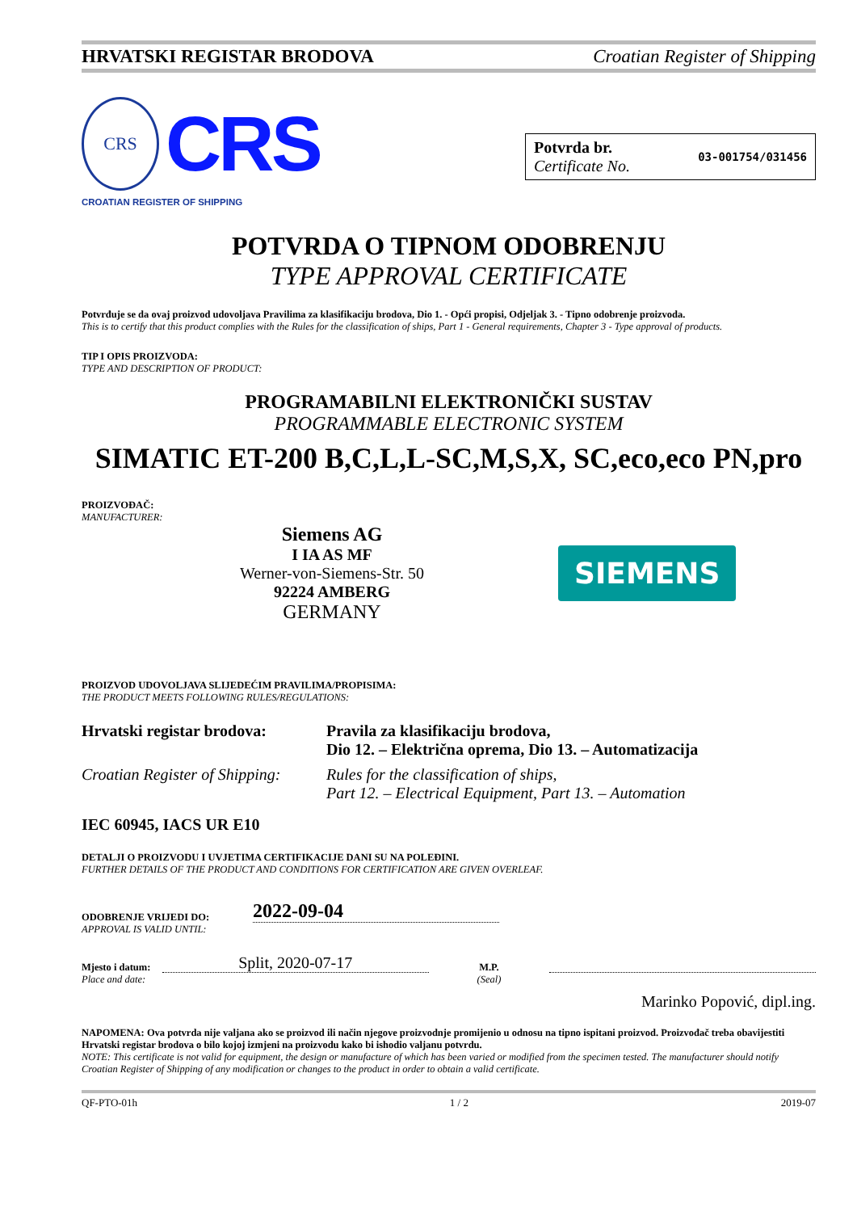HRVATSKI REGISTAR BRODOVA Croatian Register of Shipping
CRS
CRS
CROATIAN REGISTER OF SHIPPING
Potvrda br.
Certificate No.
03-001754/031456
POTVRDA O TIPNOM ODOBRENJU
TYPE APPROVAL CERTIFICATE
Potvrđuje se da ovaj proizvod udovoljava Pravilima za klasifikaciju brodova, Dio 1. - Opći propisi, Odjeljak 3. - Tipno odobrenje proizvoda.
This is to certify that this product complies with the Rules for the classification of ships, Part 1 - General requirements, Chapter 3 - Type approval of products.
TIP I OPIS PROIZVODA:
TYPE AND DESCRIPTION OF PRODUCT:
PROGRAMABILNI ELEKTRONIČKI SUSTAV
PROGRAMMABLE ELECTRONIC SYSTEM
SIMATIC ET-200 B,C,L,L-SC,M,S,X, SC,eco,eco PN,pro
PROIZVOĐAČ:
MANUFACTURER:
Siemens AG
I IA AS MF
Werner-von-Siemens-Str. 50
92224 AMBERG
GERMANY
SIEMENS
PROIZVOD UDOVOLJAVA SLIJEDEĆIM PRAVILIMA/PROPISIMA:
THE PRODUCT MEETS FOLLOWING RULES/REGULATIONS:
| Hrvatski registar brodova: | Pravila za klasifikaciju brodova, Dio 12. – Električna oprema, Dio 13. – Automatizacija |
| Croatian Register of Shipping: | Rules for the classification of ships, Part 12. – Electrical Equipment, Part 13. – Automation |
IEC 60945, IACS UR E10
DETALJI O PROIZVODU I UVJETIMA CERTIFIKACIJE DANI SU NA POLEĐINI.
FURTHER DETAILS OF THE PRODUCT AND CONDITIONS FOR CERTIFICATION ARE GIVEN OVERLEAF.
ODOBRENJE VRIJEDI DO:
APPROVAL IS VALID UNTIL:
2022-09-04
Mjesto i datum:
Place and date:
Split, 2020-07-17
M.P.
(Seal)
Marinko Popović, dipl.ing.
NAPOMENA: Ova potvrda nije valjana ako se proizvod ili način njegove proizvodnje promijenio u odnosu na tipno ispitani proizvod. Proizvođač treba obavijestiti Hrvatski registar brodova o bilo kojoj izmjeni na proizvodu kako bi ishodio valjanu potvrdu.
NOTE: This certificate is not valid for equipment, the design or manufacture of which has been varied or modified from the specimen tested. The manufacturer should notify Croatian Register of Shipping of any modification or changes to the product in order to obtain a valid certificate.
QF-PTO-01h 1 / 2 2019-07